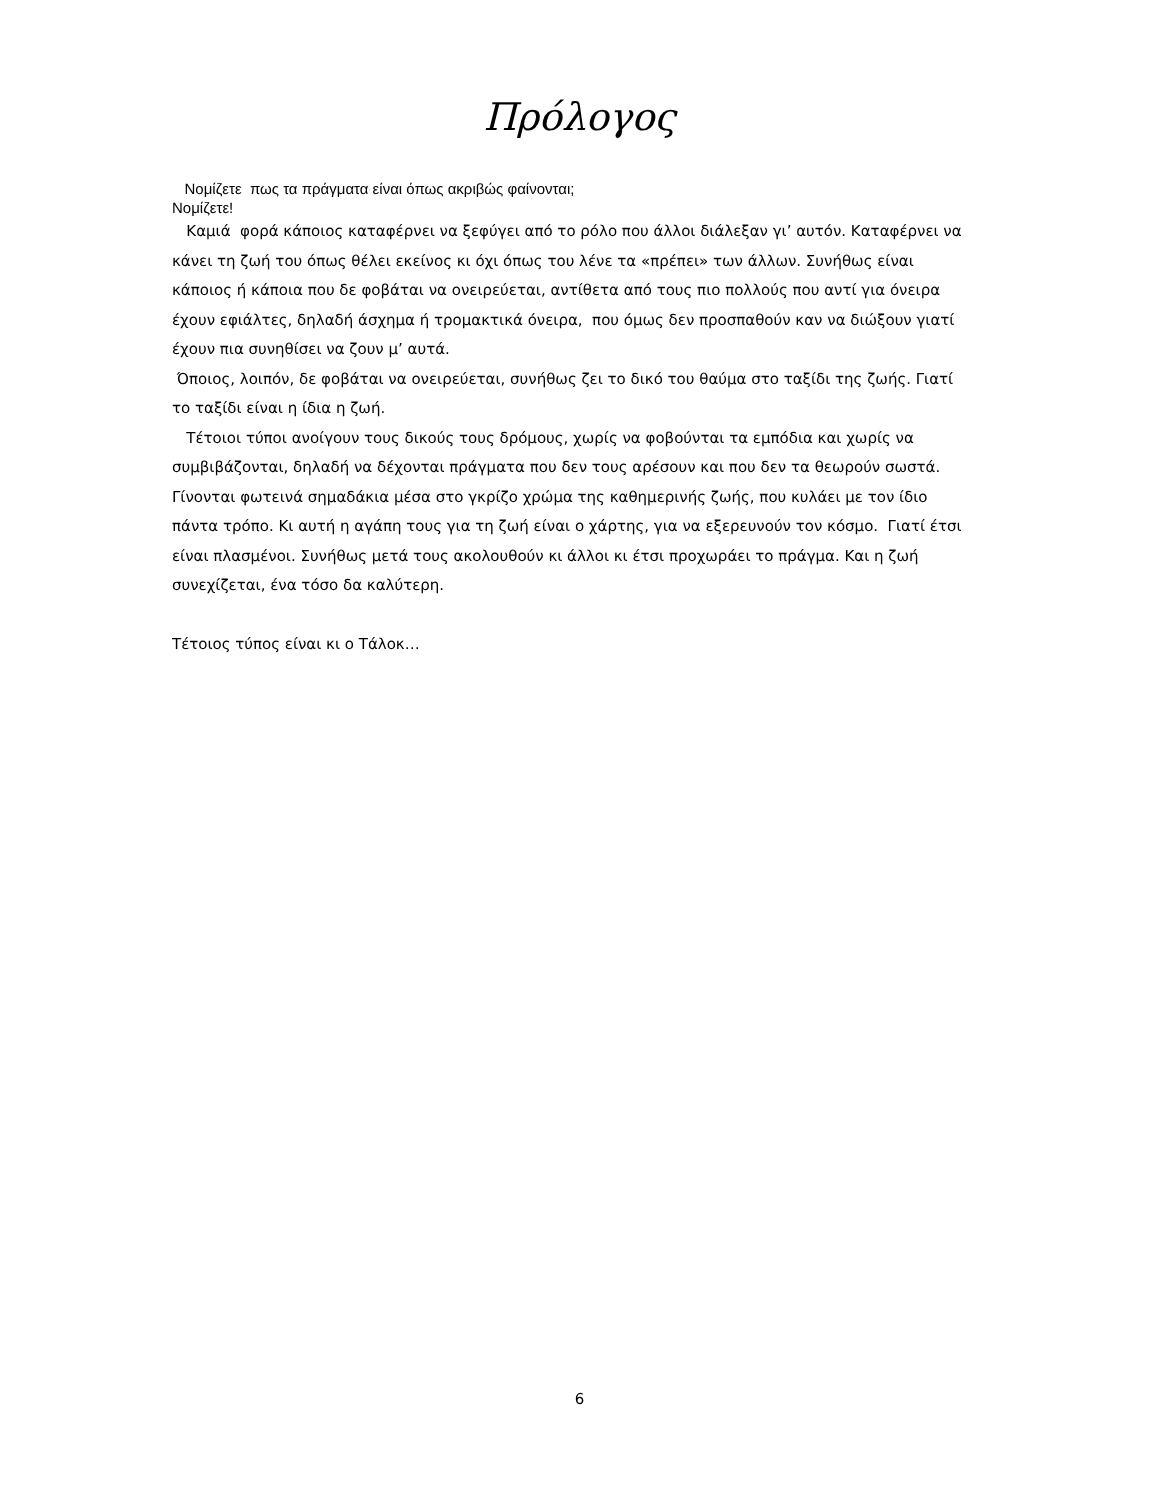Πρόλογος
Νομίζετε πως τα πράγματα είναι όπως ακριβώς φαίνονται;
Νομίζετε!
Καμιά φορά κάποιος καταφέρνει να ξεφύγει από το ρόλο που άλλοι διάλεξαν γι’ αυτόν. Καταφέρνει να κάνει τη ζωή του όπως θέλει εκείνος κι όχι όπως του λένε τα «πρέπει» των άλλων. Συνήθως είναι κάποιος ή κάποια που δε φοβάται να ονειρεύεται, αντίθετα από τους πιο πολλούς που αντί για όνειρα έχουν εφιάλτες, δηλαδή άσχημα ή τρομακτικά όνειρα, που όμως δεν προσπαθούν καν να διώξουν γιατί έχουν πια συνηθίσει να ζουν μ’ αυτά.
Όποιος, λοιπόν, δε φοβάται να ονειρεύεται, συνήθως ζει το δικό του θαύμα στο ταξίδι της ζωής. Γιατί το ταξίδι είναι η ίδια η ζωή.
Τέτοιοι τύποι ανοίγουν τους δικούς τους δρόμους, χωρίς να φοβούνται τα εμπόδια και χωρίς να συμβιβάζονται, δηλαδή να δέχονται πράγματα που δεν τους αρέσουν και που δεν τα θεωρούν σωστά. Γίνονται φωτεινά σημαδάκια μέσα στο γκρίζο χρώμα της καθημερινής ζωής, που κυλάει με τον ίδιο πάντα τρόπο. Κι αυτή η αγάπη τους για τη ζωή είναι ο χάρτης, για να εξερευνούν τον κόσμο. Γιατί έτσι είναι πλασμένοι. Συνήθως μετά τους ακολουθούν κι άλλοι κι έτσι προχωράει το πράγμα. Και η ζωή συνεχίζεται, ένα τόσο δα καλύτερη.
Τέτοιος τύπος είναι κι ο Τάλοκ…
6